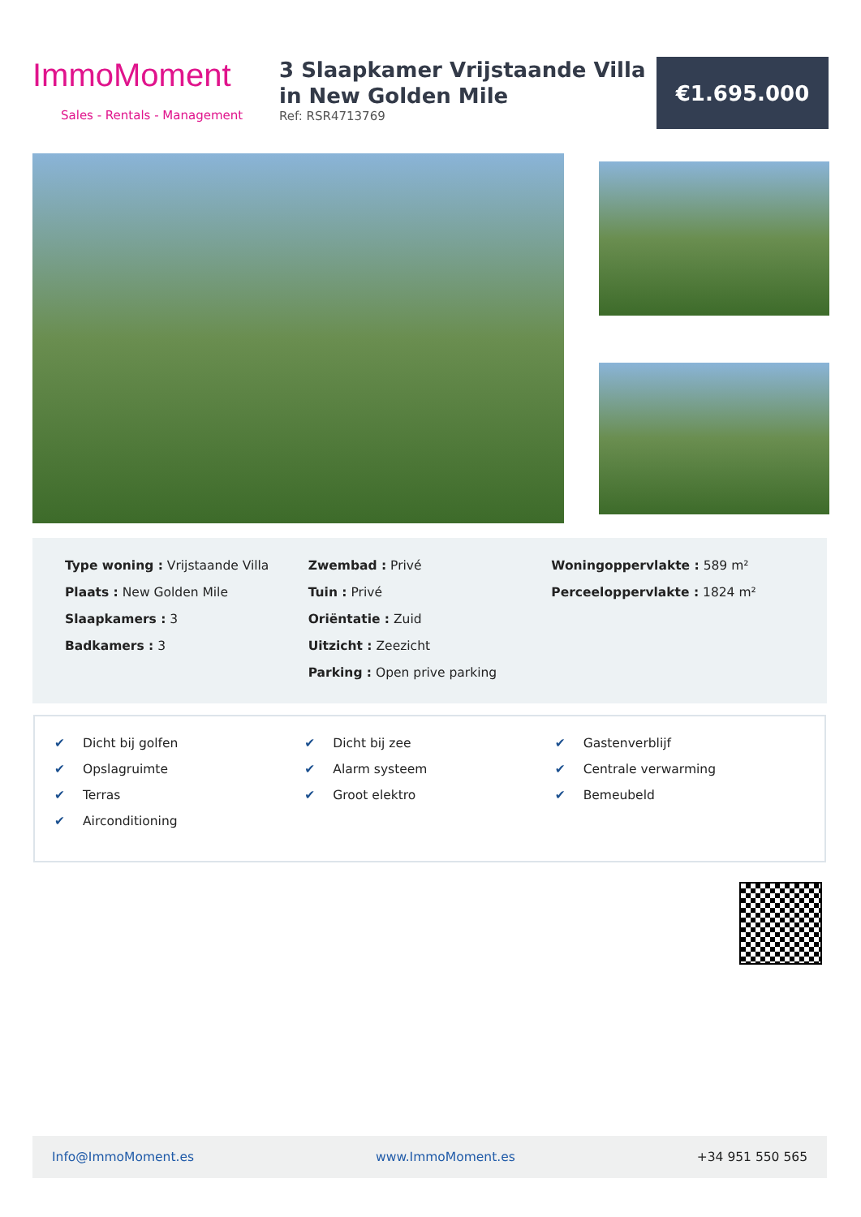ImmoMoment
Sales - Rentals - Management
3 Slaapkamer Vrijstaande Villa in New Golden Mile
Ref: RSR4713769
€1.695.000
Type woning : Vrijstaande Villa
Plaats : New Golden Mile
Slaapkamers : 3
Badkamers : 3
Zwembad : Privé
Tuin : Privé
Oriëntatie : Zuid
Uitzicht : Zeezicht
Parking : Open prive parking
Woningoppervlakte : 589 m²
Perceeloppervlakte : 1824 m²
✔ Dicht bij golfen
✔ Opslagruimte
✔ Terras
✔ Airconditioning
✔ Dicht bij zee
✔ Alarm systeem
✔ Groot elektro
✔ Gastenverblijf
✔ Centrale verwarming
✔ Bemeubeld
Info@ImmoMoment.es www.ImmoMoment.es +34 951 550 565